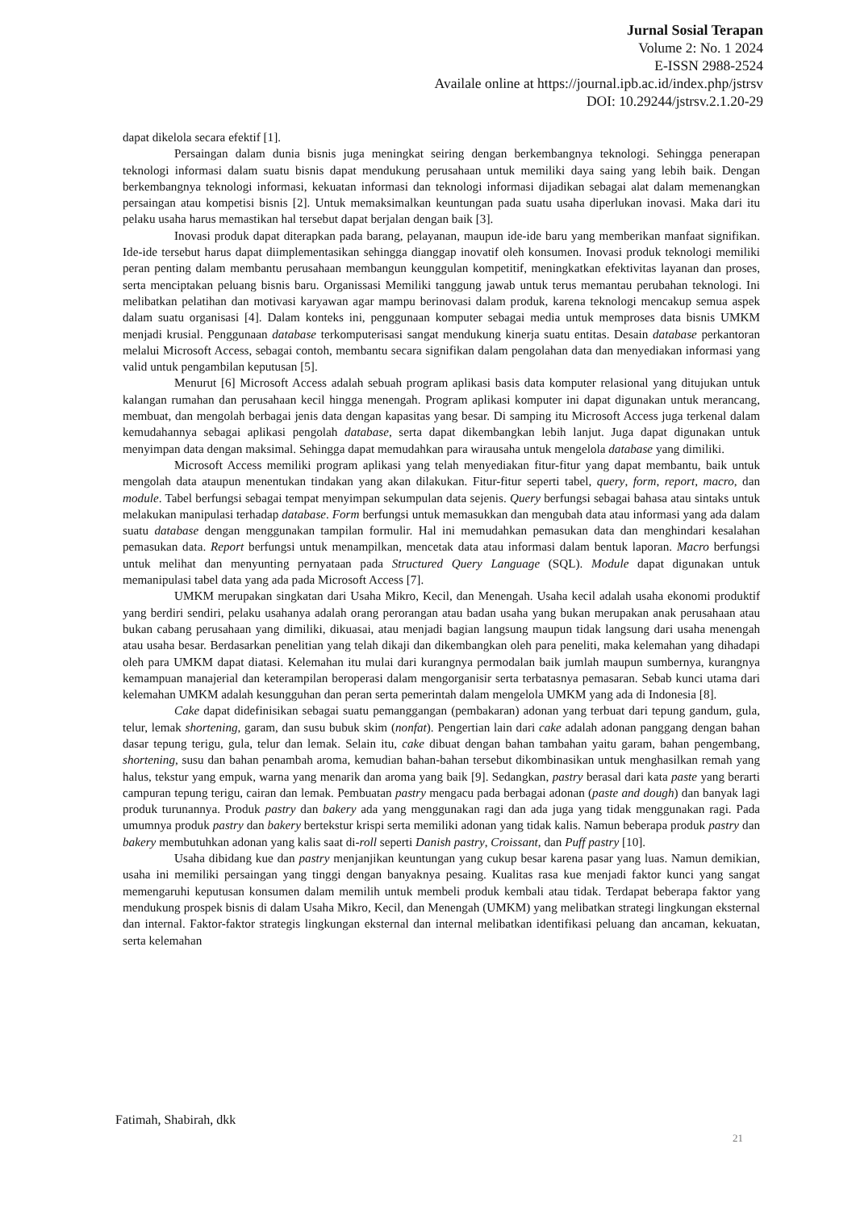Jurnal Sosial Terapan
Volume 2: No. 1 2024
E-ISSN 2988-2524
Availale online at https://journal.ipb.ac.id/index.php/jstrsv
DOI: 10.29244/jstrsv.2.1.20-29
dapat dikelola secara efektif [1].
Persaingan dalam dunia bisnis juga meningkat seiring dengan berkembangnya teknologi. Sehingga penerapan teknologi informasi dalam suatu bisnis dapat mendukung perusahaan untuk memiliki daya saing yang lebih baik. Dengan berkembangnya teknologi informasi, kekuatan informasi dan teknologi informasi dijadikan sebagai alat dalam memenangkan persaingan atau kompetisi bisnis [2]. Untuk memaksimalkan keuntungan pada suatu usaha diperlukan inovasi. Maka dari itu pelaku usaha harus memastikan hal tersebut dapat berjalan dengan baik [3].
Inovasi produk dapat diterapkan pada barang, pelayanan, maupun ide-ide baru yang memberikan manfaat signifikan. Ide-ide tersebut harus dapat diimplementasikan sehingga dianggap inovatif oleh konsumen. Inovasi produk teknologi memiliki peran penting dalam membantu perusahaan membangun keunggulan kompetitif, meningkatkan efektivitas layanan dan proses, serta menciptakan peluang bisnis baru. Organissasi Memiliki tanggung jawab untuk terus memantau perubahan teknologi. Ini melibatkan pelatihan dan motivasi karyawan agar mampu berinovasi dalam produk, karena teknologi mencakup semua aspek dalam suatu organisasi [4]. Dalam konteks ini, penggunaan komputer sebagai media untuk memproses data bisnis UMKM menjadi krusial. Penggunaan database terkomputerisasi sangat mendukung kinerja suatu entitas. Desain database perkantoran melalui Microsoft Access, sebagai contoh, membantu secara signifikan dalam pengolahan data dan menyediakan informasi yang valid untuk pengambilan keputusan [5].
Menurut [6] Microsoft Access adalah sebuah program aplikasi basis data komputer relasional yang ditujukan untuk kalangan rumahan dan perusahaan kecil hingga menengah. Program aplikasi komputer ini dapat digunakan untuk merancang, membuat, dan mengolah berbagai jenis data dengan kapasitas yang besar. Di samping itu Microsoft Access juga terkenal dalam kemudahannya sebagai aplikasi pengolah database, serta dapat dikembangkan lebih lanjut. Juga dapat digunakan untuk menyimpan data dengan maksimal. Sehingga dapat memudahkan para wirausaha untuk mengelola database yang dimiliki.
Microsoft Access memiliki program aplikasi yang telah menyediakan fitur-fitur yang dapat membantu, baik untuk mengolah data ataupun menentukan tindakan yang akan dilakukan. Fitur-fitur seperti tabel, query, form, report, macro, dan module. Tabel berfungsi sebagai tempat menyimpan sekumpulan data sejenis. Query berfungsi sebagai bahasa atau sintaks untuk melakukan manipulasi terhadap database. Form berfungsi untuk memasukkan dan mengubah data atau informasi yang ada dalam suatu database dengan menggunakan tampilan formulir. Hal ini memudahkan pemasukan data dan menghindari kesalahan pemasukan data. Report berfungsi untuk menampilkan, mencetak data atau informasi dalam bentuk laporan. Macro berfungsi untuk melihat dan menyunting pernyataan pada Structured Query Language (SQL). Module dapat digunakan untuk memanipulasi tabel data yang ada pada Microsoft Access [7].
UMKM merupakan singkatan dari Usaha Mikro, Kecil, dan Menengah. Usaha kecil adalah usaha ekonomi produktif yang berdiri sendiri, pelaku usahanya adalah orang perorangan atau badan usaha yang bukan merupakan anak perusahaan atau bukan cabang perusahaan yang dimiliki, dikuasai, atau menjadi bagian langsung maupun tidak langsung dari usaha menengah atau usaha besar. Berdasarkan penelitian yang telah dikaji dan dikembangkan oleh para peneliti, maka kelemahan yang dihadapi oleh para UMKM dapat diatasi. Kelemahan itu mulai dari kurangnya permodalan baik jumlah maupun sumbernya, kurangnya kemampuan manajerial dan keterampilan beroperasi dalam mengorganisir serta terbatasnya pemasaran. Sebab kunci utama dari kelemahan UMKM adalah kesungguhan dan peran serta pemerintah dalam mengelola UMKM yang ada di Indonesia [8].
Cake dapat didefinisikan sebagai suatu pemanggangan (pembakaran) adonan yang terbuat dari tepung gandum, gula, telur, lemak shortening, garam, dan susu bubuk skim (nonfat). Pengertian lain dari cake adalah adonan panggang dengan bahan dasar tepung terigu, gula, telur dan lemak. Selain itu, cake dibuat dengan bahan tambahan yaitu garam, bahan pengembang, shortening, susu dan bahan penambah aroma, kemudian bahan-bahan tersebut dikombinasikan untuk menghasilkan remah yang halus, tekstur yang empuk, warna yang menarik dan aroma yang baik [9]. Sedangkan, pastry berasal dari kata paste yang berarti campuran tepung terigu, cairan dan lemak. Pembuatan pastry mengacu pada berbagai adonan (paste and dough) dan banyak lagi produk turunannya. Produk pastry dan bakery ada yang menggunakan ragi dan ada juga yang tidak menggunakan ragi. Pada umumnya produk pastry dan bakery bertekstur krispi serta memiliki adonan yang tidak kalis. Namun beberapa produk pastry dan bakery membutuhkan adonan yang kalis saat di-roll seperti Danish pastry, Croissant, dan Puff pastry [10].
Usaha dibidang kue dan pastry menjanjikan keuntungan yang cukup besar karena pasar yang luas. Namun demikian, usaha ini memiliki persaingan yang tinggi dengan banyaknya pesaing. Kualitas rasa kue menjadi faktor kunci yang sangat memengaruhi keputusan konsumen dalam memilih untuk membeli produk kembali atau tidak. Terdapat beberapa faktor yang mendukung prospek bisnis di dalam Usaha Mikro, Kecil, dan Menengah (UMKM) yang melibatkan strategi lingkungan eksternal dan internal. Faktor-faktor strategis lingkungan eksternal dan internal melibatkan identifikasi peluang dan ancaman, kekuatan, serta kelemahan
Fatimah, Shabirah, dkk
21